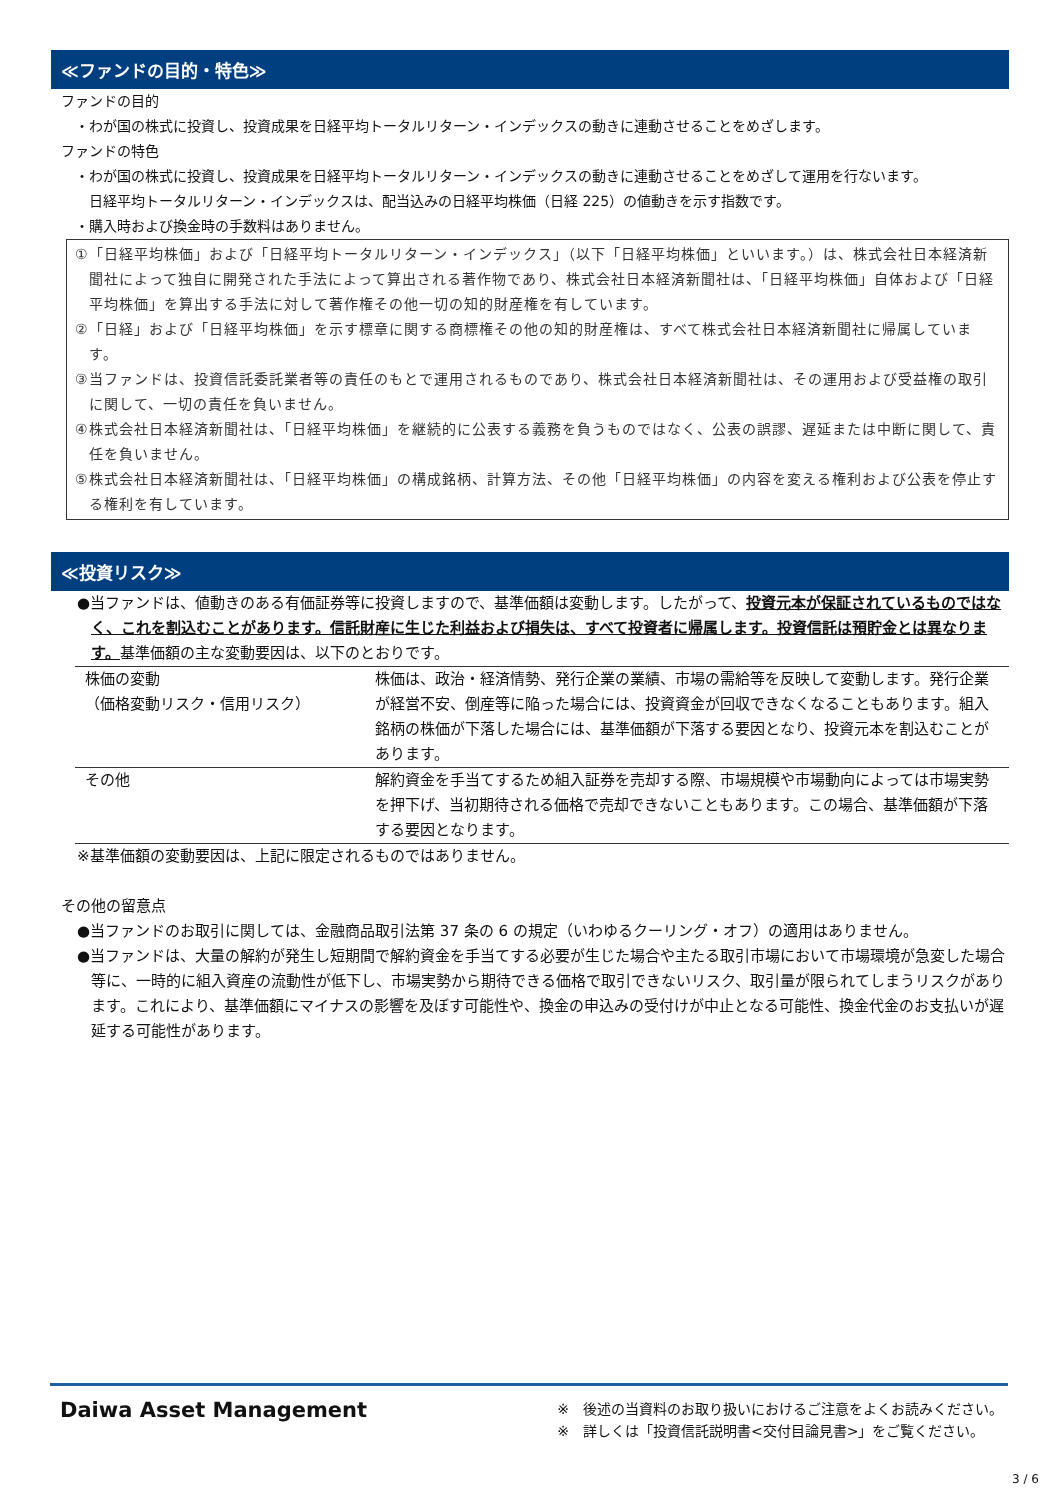≪ファンドの目的・特色≫
ファンドの目的
・わが国の株式に投資し、投資成果を日経平均トータルリターン・インデックスの動きに連動させることをめざします。
ファンドの特色
・わが国の株式に投資し、投資成果を日経平均トータルリターン・インデックスの動きに連動させることをめざして運用を行ないます。
日経平均トータルリターン・インデックスは、配当込みの日経平均株価（日経 225）の値動きを示す指数です。
・購入時および換金時の手数料はありません。
①「日経平均株価」および「日経平均トータルリターン・インデックス」（以下「日経平均株価」といいます。）は、株式会社日本経済新聞社によって独自に開発された手法によって算出される著作物であり、株式会社日本経済新聞社は、「日経平均株価」自体および「日経平均株価」を算出する手法に対して著作権その他一切の知的財産権を有しています。
②「日経」および「日経平均株価」を示す標章に関する商標権その他の知的財産権は、すべて株式会社日本経済新聞社に帰属しています。
③当ファンドは、投資信託委託業者等の責任のもとで運用されるものであり、株式会社日本経済新聞社は、その運用および受益権の取引に関して、一切の責任を負いません。
④株式会社日本経済新聞社は、「日経平均株価」を継続的に公表する義務を負うものではなく、公表の誤謬、遅延または中断に関して、責任を負いません。
⑤株式会社日本経済新聞社は、「日経平均株価」の構成銘柄、計算方法、その他「日経平均株価」の内容を変える権利および公表を停止する権利を有しています。
≪投資リスク≫
●当ファンドは、値動きのある有価証券等に投資しますので、基準価額は変動します。したがって、投資元本が保証されているものではなく、これを割込むことがあります。信託財産に生じた利益および損失は、すべて投資者に帰属します。投資信託は預貯金とは異なります。基準価額の主な変動要因は、以下のとおりです。
| 株価の変動 （価格変動リスク・信用リスク） | 株価は、政治・経済情勢、発行企業の業績、市場の需給等を反映して変動します。発行企業が経営不安、倒産等に陥った場合には、投資資金が回収できなくなることもあります。組入銘柄の株価が下落した場合には、基準価額が下落する要因となり、投資元本を割込むことがあります。 |
| その他 | 解約資金を手当てするため組入証券を売却する際、市場規模や市場動向によっては市場実勢を押下げ、当初期待される価格で売却できないこともあります。この場合、基準価額が下落する要因となります。 |
※基準価額の変動要因は、上記に限定されるものではありません。
その他の留意点
●当ファンドのお取引に関しては、金融商品取引法第 37 条の 6 の規定（いわゆるクーリング・オフ）の適用はありません。
●当ファンドは、大量の解約が発生し短期間で解約資金を手当てする必要が生じた場合や主たる取引市場において市場環境が急変した場合等に、一時的に組入資産の流動性が低下し、市場実勢から期待できる価格で取引できないリスク、取引量が限られてしまうリスクがあります。これにより、基準価額にマイナスの影響を及ぼす可能性や、換金の申込みの受付けが中止となる可能性、換金代金のお支払いが遅延する可能性があります。
Daiwa Asset Management
※　後述の当資料のお取り扱いにおけるご注意をよくお読みください。
※　詳しくは「投資信託説明書<交付目論見書>」をご覧ください。
3 / 6